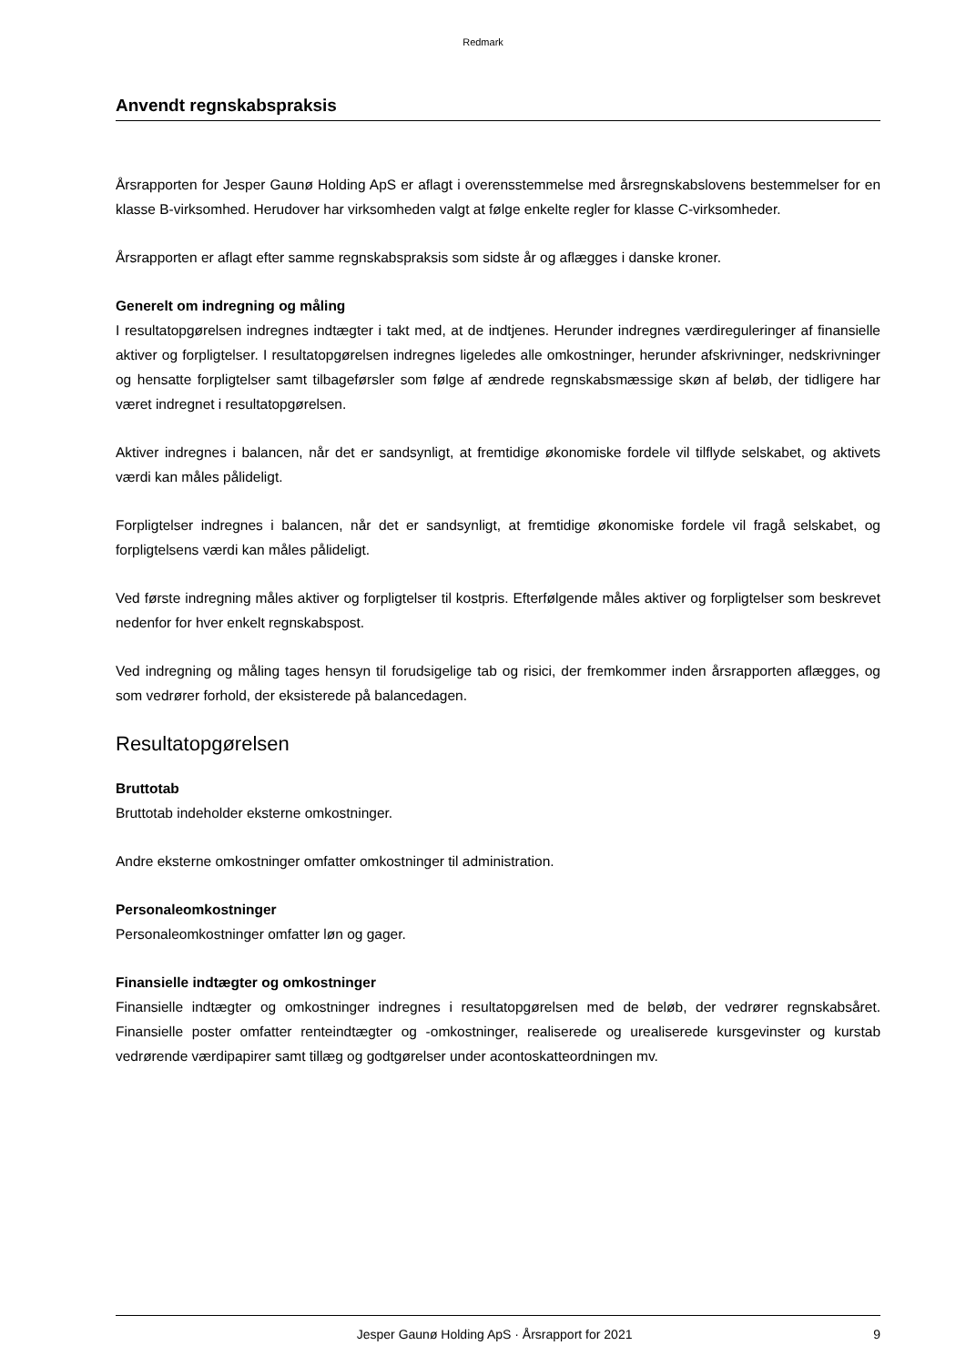Redmark
Anvendt regnskabspraksis
Årsrapporten for Jesper Gaunø Holding ApS er aflagt i overensstemmelse med årsregnskabslovens be­stemmelser for en klasse B-virksomhed. Herudover har virksomheden valgt at følge enkelte regler for klasse C-virksomheder.
Årsrapporten er aflagt efter samme regnskabspraksis som sidste år og aflægges i danske kroner.
Generelt om indregning og måling
I resultatopgørelsen indregnes indtægter i takt med, at de indtjenes. Herunder indregnes værdiregule­ringer af finansielle aktiver og forpligtelser. I resultatopgørelsen indregnes ligeledes alle omkostninger, herunder afskrivninger, nedskrivninger og hensatte forpligtelser samt tilbageførsler som følge af ændre­de regnskabsmæssige skøn af beløb, der tidligere har været indregnet i resultatopgørelsen.
Aktiver indregnes i balancen, når det er sandsynligt, at fremtidige økonomiske fordele vil tilflyde sel­skabet, og aktivets værdi kan måles pålideligt.
Forpligtelser indregnes i balancen, når det er sandsynligt, at fremtidige økonomiske fordele vil fragå sel­skabet, og forpligtelsens værdi kan måles pålideligt.
Ved første indregning måles aktiver og forpligtelser til kostpris. Efterfølgende måles aktiver og forplig­telser som beskrevet nedenfor for hver enkelt regnskabspost.
Ved indregning og måling tages hensyn til forudsigelige tab og risici, der fremkommer inden årsrappor­ten aflægges, og som vedrører forhold, der eksisterede på balancedagen.
Resultatopgørelsen
Bruttotab
Bruttotab indeholder eksterne omkostninger.
Andre eksterne omkostninger omfatter omkostninger til administration.
Personaleomkostninger
Personaleomkostninger omfatter løn og gager.
Finansielle indtægter og omkostninger
Finansielle indtægter og omkostninger indregnes i resultatopgørelsen med de beløb, der vedrører regn­skabsåret. Finansielle poster omfatter renteindtægter og -omkostninger, realiserede og urealiserede kursgevinster og kurstab vedrørende værdipapirer samt tillæg og godtgørelser under acontoskatteord­ningen mv.
Jesper Gaunø Holding ApS · Årsrapport for 2021 9